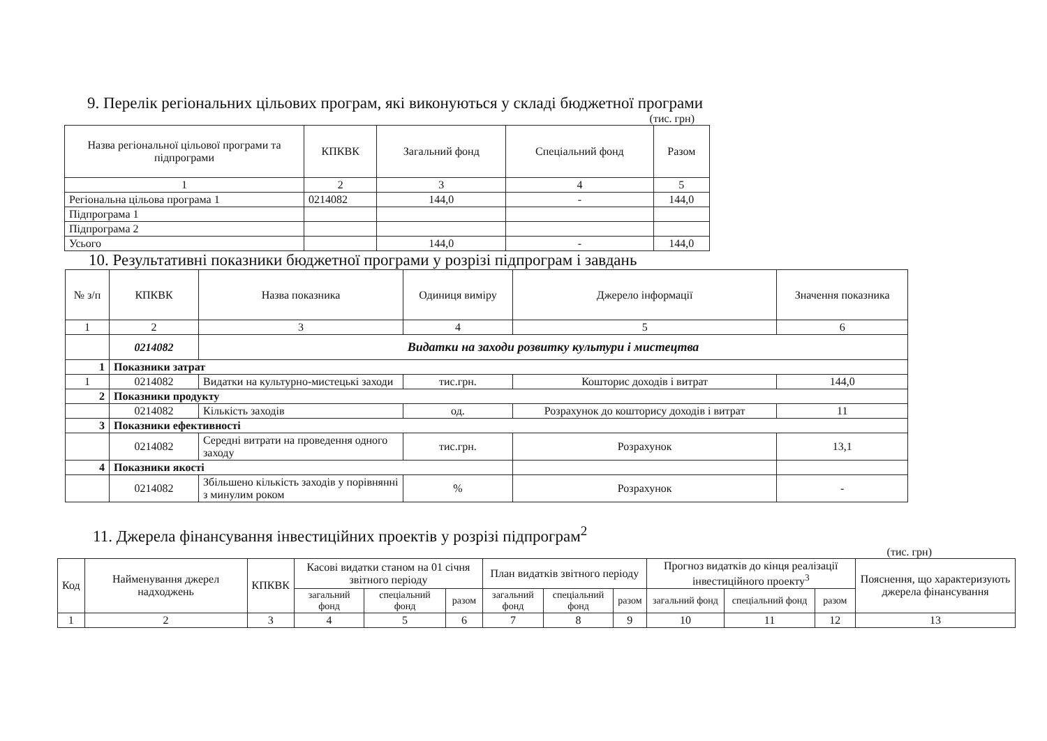9. Перелік регіональних цільових програм, які виконуються у складі бюджетної програми
(тис. грн)
| Назва регіональної цільової програми та підпрограми | КПКВК | Загальний фонд | Спеціальний фонд | Разом |
| --- | --- | --- | --- | --- |
| 1 | 2 | 3 | 4 | 5 |
| Регіональна цільова програма 1 | 0214082 | 144,0 | - | 144,0 |
| Підпрограма 1 | | | | |
| Підпрограма 2 | | | | |
| Усього | | 144,0 | - | 144,0 |
10. Результативні показники бюджетної програми у розрізі підпрограм і завдань
| № з/п | КПКВК | Назва показника | Одиниця виміру | Джерело інформації | Значення показника |
| --- | --- | --- | --- | --- | --- |
| 1 | 2 | 3 | 4 | 5 | 6 |
| | 0214082 | Видатки на заходи розвитку культури і мистецтва | | | |
| 1 | Показники затрат | | | | |
| 1 | 0214082 | Видатки на культурно-мистецькі заходи | тис.грн. | Кошторис доходів і витрат | 144,0 |
| 2 | Показники продукту | | | | |
| | 0214082 | Кількість заходів | од. | Розрахунок до кошторису доходів і витрат | 11 |
| 3 | Показники ефективності | | | | |
| | 0214082 | Середні витрати на проведення одного заходу | тис.грн. | Розрахунок | 13,1 |
| 4 | Показники якості | | | | |
| | 0214082 | Збільшено кількість заходів у порівнянні з минулим роком | % | Розрахунок | - |
11. Джерела фінансування інвестиційних проектів у розрізі підпрограм<sup>2</sup>
(тис. грн)
| Код | Найменування джерел надходжень | КПКВК | Касові видатки станом на 01 січня звітного періоду | | | План видатків звітного періоду | | | Прогноз видатків до кінця реалізації інвестиційного проекту<sup>3</sup> | | | Пояснення, що характеризують джерела фінансування |
| --- | --- | --- | --- | --- | --- | --- | --- | --- | --- | --- | --- | --- |
| | | | загальний фонд | спеціальний фонд | разом | загальний фонд | спеціальний фонд | разом | загальний фонд | спеціальний фонд | разом | |
| 1 | 2 | 3 | 4 | 5 | 6 | 7 | 8 | 9 | 10 | 11 | 12 | 13 |